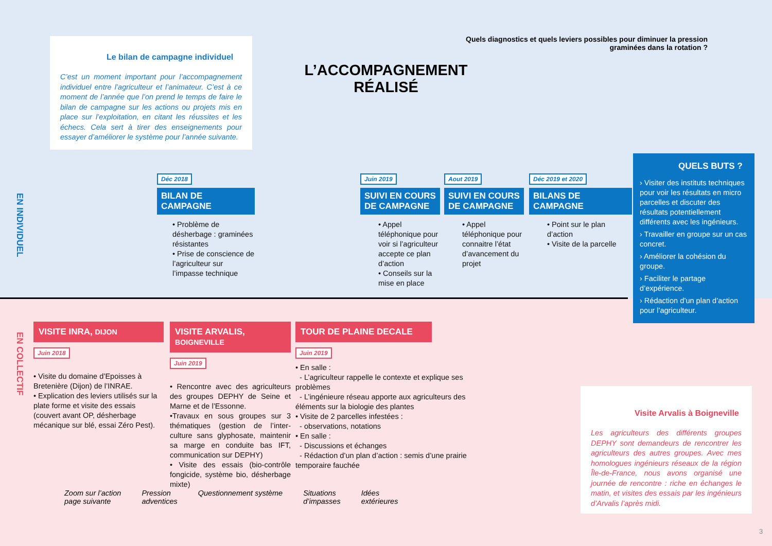Le bilan de campagne individuel
C’est un moment important pour l’accompagnement individuel entre l’agriculteur et l’animateur. C’est à ce moment de l’année que l’on prend le temps de faire le bilan de campagne sur les actions ou projets mis en place sur l’exploitation, en citant les réussites et les échecs. Cela sert à tirer des enseignements pour essayer d’améliorer le système pour l’année suivante.
L’ACCOMPAGNEMENT RÉALISÉ
Quels diagnostics et quels leviers possibles pour diminuer la pression graminées dans la rotation ?
EN INDIVIDUEL
EN COLLECTIF
Déc 2018
BILAN DE CAMPAGNE
• Problème de désherbage : graminées résistantes
• Prise de conscience de l’agriculteur sur l’impasse technique
Juin 2019
SUIVI EN COURS DE CAMPAGNE
• Appel téléphonique pour voir si l’agriculteur accepte ce plan d’action
• Conseils sur la mise en place
Aout 2019
SUIVI EN COURS DE CAMPAGNE
• Appel téléphonique pour connaitre l’état d’avancement du projet
Déc 2019 et 2020
BILANS DE CAMPAGNE
• Point sur le plan d’action
• Visite de la parcelle
QUELS BUTS ?
› Visiter des instituts techniques pour voir les résultats en micro parcelles et discuter des résultats potentiellement différents avec les ingénieurs.
› Travailler en groupe sur un cas concret.
› Améliorer la cohésion du groupe.
› Faciliter le partage d’expérience.
› Rédaction d’un plan d’action pour l’agriculteur.
VISITE INRA, DIJON
Juin 2018
• Visite du domaine d’Epoisses à Bretenière (Dijon) de l’INRAE.
• Explication des leviers utilisés sur la plate forme et visite des essais (couvert avant OP, désherbage mécanique sur blé, essai Zéro Pest).
VISITE ARVALIS, BOIGNEVILLE
Juin 2019
• Rencontre avec des agriculteurs des groupes DEPHY de Seine et Marne et de l’Essonne.
•Travaux en sous groupes sur 3 thématiques (gestion de l’inter-culture sans glyphosate, maintenir sa marge en conduite bas IFT, communication sur DEPHY)
• Visite des essais (bio-contrôle fongicide, système bio, désherbage mixte)
TOUR DE PLAINE DECALE
Juin 2019
• En salle :
- L’agriculteur rappelle le contexte et explique ses problèmes
- L’ingénieure réseau apporte aux agriculteurs des éléments sur la biologie des plantes
• Visite de 2 parcelles infestées :
- observations, notations
• En salle :
- Discussions et échanges
- Rédaction d’un plan d’action : semis d’une prairie temporaire fauchée
Visite Arvalis à Boigneville
Les agriculteurs des différents groupes DEPHY sont demandeurs de rencontrer les agriculteurs des autres groupes. Avec mes homologues ingénieurs réseaux de la région Île-de-France, nous avons organisé une journée de rencontre : riche en échanges le matin, et visites des essais par les ingénieurs d’Arvalis l’après midi.
Zoom sur l’action
page suivante Pression
adventices Questionnement système Situations
d’impasses Idées
extérieures
3